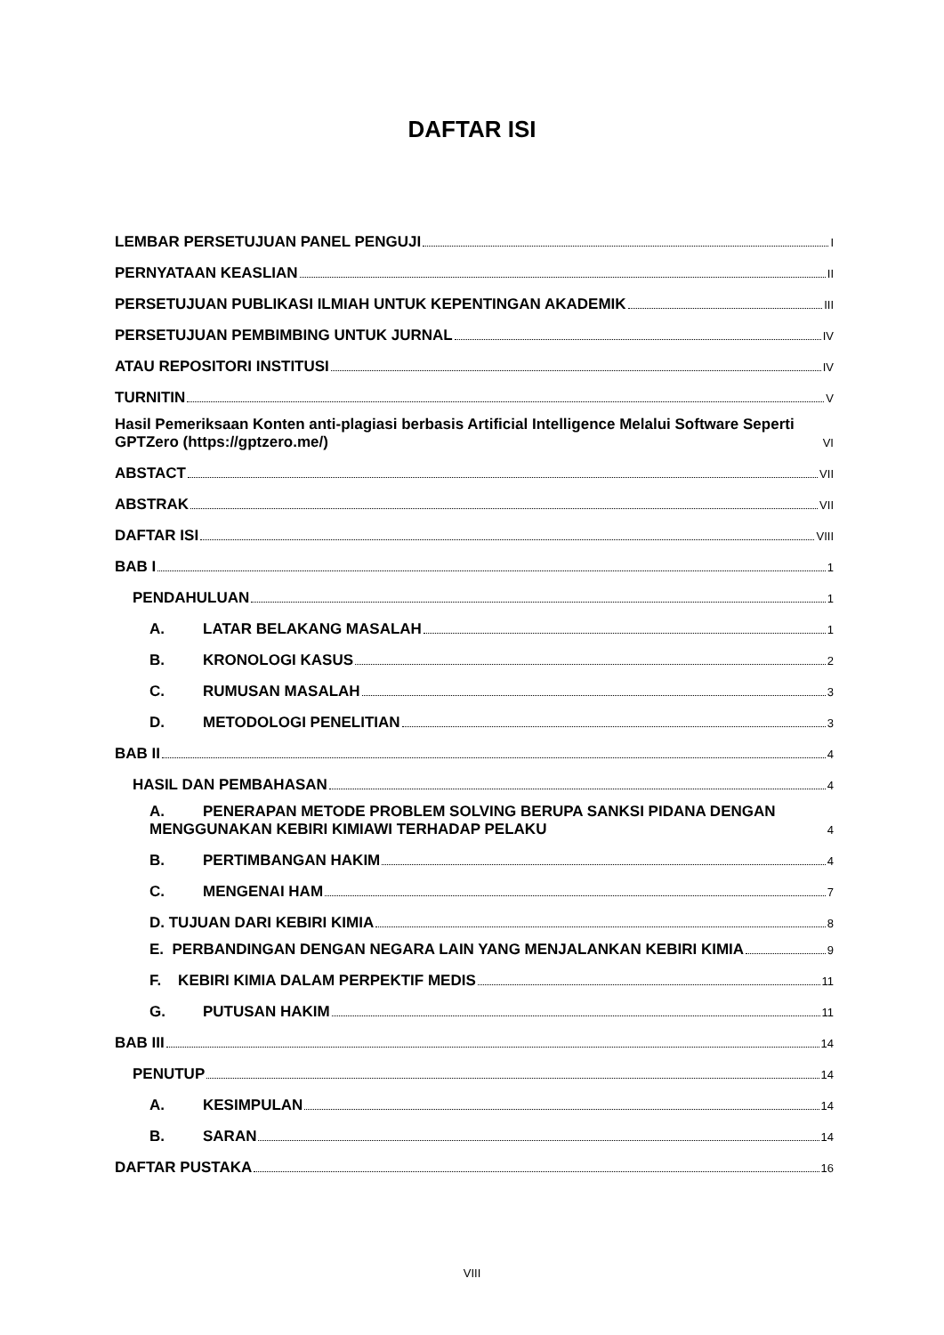DAFTAR ISI
LEMBAR PERSETUJUAN PANEL PENGUJI I
PERNYATAAN KEASLIAN II
PERSETUJUAN PUBLIKASI ILMIAH UNTUK KEPENTINGAN AKADEMIK III
PERSETUJUAN PEMBIMBING UNTUK JURNAL IV
ATAU REPOSITORI INSTITUSI IV
TURNITIN V
Hasil Pemeriksaan Konten anti-plagiasi berbasis Artificial Intelligence Melalui Software Seperti GPTZero (https://gptzero.me/) VI
ABSTACT VII
ABSTRAK VII
DAFTAR ISI VIII
BAB I 1
PENDAHULUAN 1
A. LATAR BELAKANG MASALAH 1
B. KRONOLOGI KASUS 2
C. RUMUSAN MASALAH 3
D. METODOLOGI PENELITIAN 3
BAB II 4
HASIL DAN PEMBAHASAN 4
A. PENERAPAN METODE PROBLEM SOLVING BERUPA SANKSI PIDANA DENGAN MENGGUNAKAN KEBIRI KIMIAWI TERHADAP PELAKU 4
B. PERTIMBANGAN HAKIM 4
C. MENGENAI HAM 7
D. TUJUAN DARI KEBIRI KIMIA 8
E. PERBANDINGAN DENGAN NEGARA LAIN YANG MENJALANKAN KEBIRI KIMIA 9
F. KEBIRI KIMIA DALAM PERPEKTIF MEDIS 11
G. PUTUSAN HAKIM 11
BAB III 14
PENUTUP 14
A. KESIMPULAN 14
B. SARAN 14
DAFTAR PUSTAKA 16
VIII